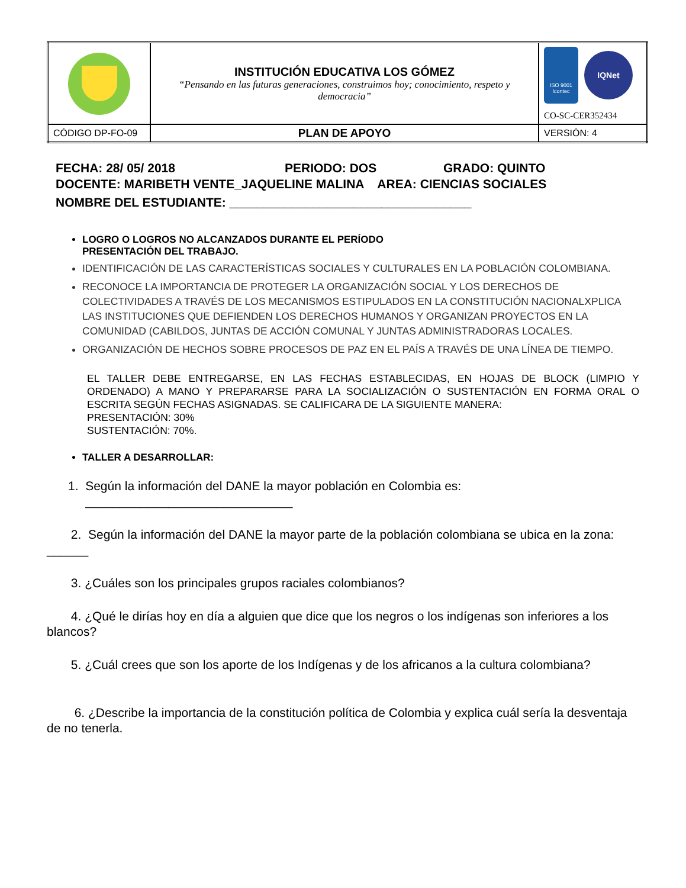| | INSTITUCIÓN EDUCATIVA LOS GÓMEZ “Pensando en las futuras generaciones, construimos hoy; conocimiento, respeto y democracia” | ISO 9001 Icontec IQNet CO-SC-CER352434 |
| CÓDIGO DP-FO-09 | PLAN DE APOYO | VERSIÓN: 4 |
FECHA: 28/ 05/ 2018 PERIODO: DOS GRADO: QUINTO
DOCENTE: MARIBETH VENTE_JAQUELINE MALINA AREA: CIENCIAS SOCIALES
NOMBRE DEL ESTUDIANTE: ___________________________________
LOGRO O LOGROS NO ALCANZADOS DURANTE EL PERÍODO
PRESENTACIÓN DEL TRABAJO.
IDENTIFICACIÓN DE LAS CARACTERÍSTICAS SOCIALES Y CULTURALES EN LA POBLACIÓN COLOMBIANA.
RECONOCE LA IMPORTANCIA DE PROTEGER LA ORGANIZACIÓN SOCIAL Y LOS DERECHOS DE COLECTIVIDADES A TRAVÉS DE LOS MECANISMOS ESTIPULADOS EN LA CONSTITUCIÓN NACIONALXPLICA LAS INSTITUCIONES QUE DEFIENDEN LOS DERECHOS HUMANOS Y ORGANIZAN PROYECTOS EN LA COMUNIDAD (CABILDOS, JUNTAS DE ACCIÓN COMUNAL Y JUNTAS ADMINISTRADORAS LOCALES.
ORGANIZACIÓN DE HECHOS SOBRE PROCESOS DE PAZ EN EL PAÍS A TRAVÉS DE UNA LÍNEA DE TIEMPO.
EL TALLER DEBE ENTREGARSE, EN LAS FECHAS ESTABLECIDAS, EN HOJAS DE BLOCK (LIMPIO Y ORDENADO) A MANO Y PREPARARSE PARA LA SOCIALIZACIÓN O SUSTENTACIÓN EN FORMA ORAL O ESCRITA SEGÚN FECHAS ASIGNADAS. SE CALIFICARA DE LA SIGUIENTE MANERA:
PRESENTACIÓN: 30%
SUSTENTACIÓN: 70%.
TALLER A DESARROLLAR:
1. Según la información del DANE la mayor población en Colombia es:
______________________________
2. Según la información del DANE la mayor parte de la población colombiana se ubica en la zona: ______
3. ¿Cuáles son los principales grupos raciales colombianos?
4. ¿Qué le dirías hoy en día a alguien que dice que los negros o los indígenas son inferiores a los blancos?
5. ¿Cuál crees que son los aporte de los Indígenas y de los africanos a la cultura colombiana?
6. ¿Describe la importancia de la constitución política de Colombia y explica cuál sería la desventaja de no tenerla.